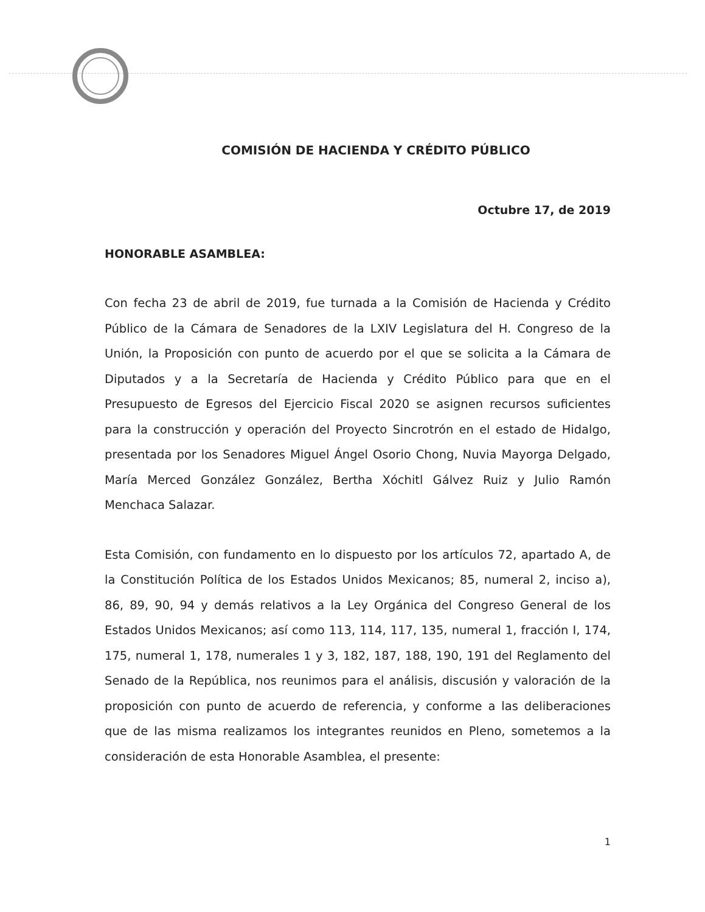COMISIÓN DE HACIENDA Y CRÉDITO PÚBLICO
Octubre 17, de 2019
HONORABLE ASAMBLEA:
Con fecha 23 de abril de 2019, fue turnada a la Comisión de Hacienda y Crédito Público de la Cámara de Senadores de la LXIV Legislatura del H. Congreso de la Unión, la Proposición con punto de acuerdo por el que se solicita a la Cámara de Diputados y a la Secretaría de Hacienda y Crédito Público para que en el Presupuesto de Egresos del Ejercicio Fiscal 2020 se asignen recursos suficientes para la construcción y operación del Proyecto Sincrotrón en el estado de Hidalgo, presentada por los Senadores Miguel Ángel Osorio Chong, Nuvia Mayorga Delgado, María Merced González González, Bertha Xóchitl Gálvez Ruiz y Julio Ramón Menchaca Salazar.
Esta Comisión, con fundamento en lo dispuesto por los artículos 72, apartado A, de la Constitución Política de los Estados Unidos Mexicanos; 85, numeral 2, inciso a), 86, 89, 90, 94 y demás relativos a la Ley Orgánica del Congreso General de los Estados Unidos Mexicanos; así como 113, 114, 117, 135, numeral 1, fracción I, 174, 175, numeral 1, 178, numerales 1 y 3, 182, 187, 188, 190, 191 del Reglamento del Senado de la República, nos reunimos para el análisis, discusión y valoración de la proposición con punto de acuerdo de referencia, y conforme a las deliberaciones que de las misma realizamos los integrantes reunidos en Pleno, sometemos a la consideración de esta Honorable Asamblea, el presente:
1